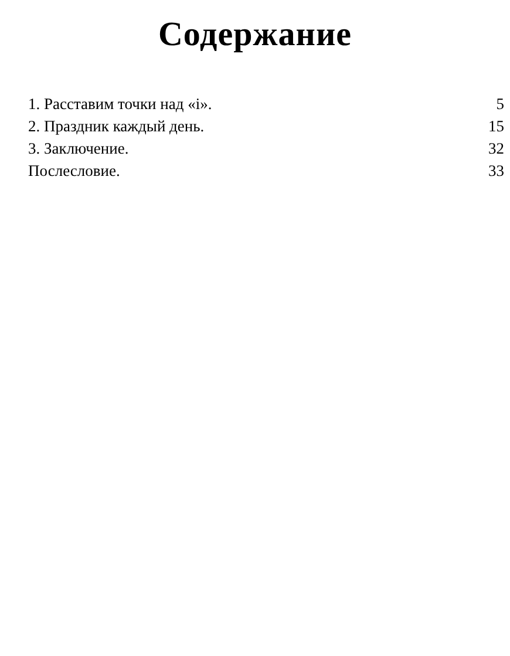Содержание
1. Расставим точки над «i». 5
2. Праздник каждый день. 15
3. Заключение. 32
Послесловие. 33